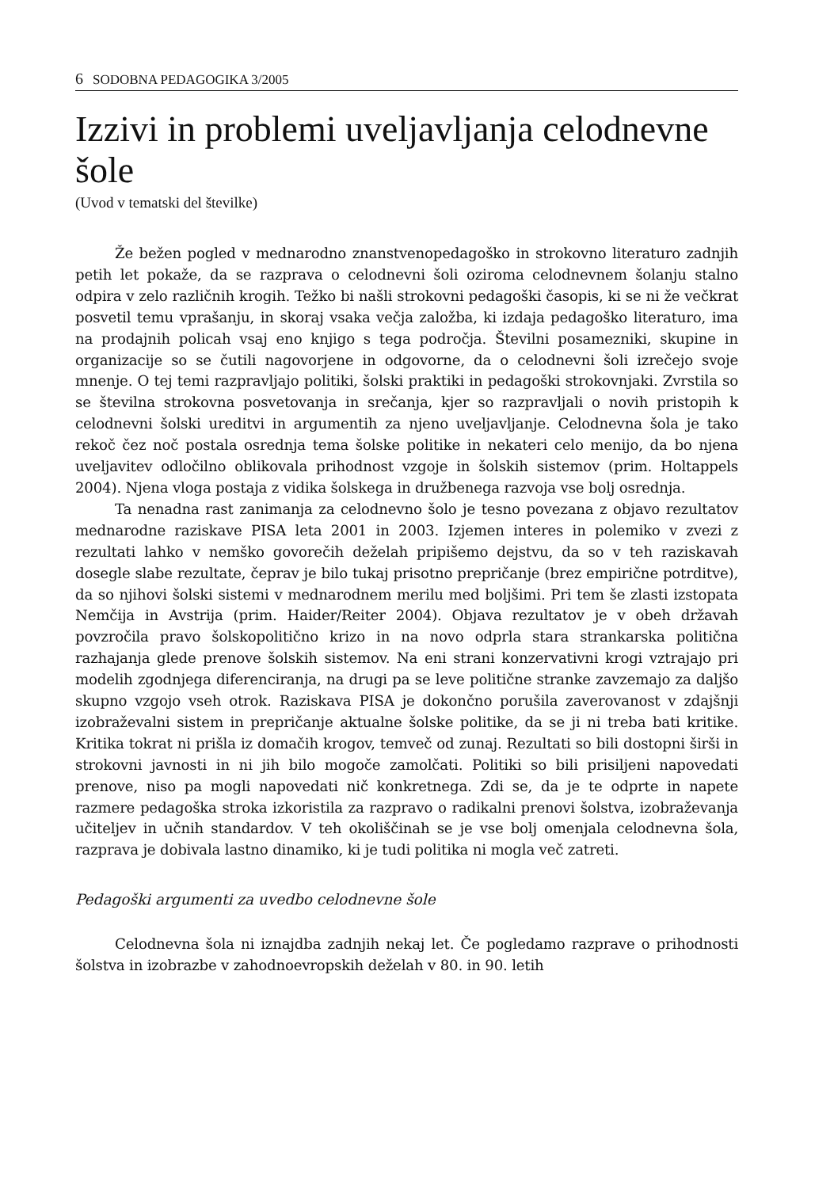6 SODOBNA PEDAGOGIKA 3/2005
Izzivi in problemi uveljavljanja celodnevne šole
(Uvod v tematski del številke)
Že bežen pogled v mednarodno znanstvenopedagoško in strokovno literaturo zadnjih petih let pokaže, da se razprava o celodnevni šoli oziroma celodnevnem šolanju stalno odpira v zelo različnih krogih. Težko bi našli strokovni pedagoški časopis, ki se ni že večkrat posvetil temu vprašanju, in skoraj vsaka večja založba, ki izdaja pedagoško literaturo, ima na prodajnih policah vsaj eno knjigo s tega področja. Številni posamezniki, skupine in organizacije so se čutili nagovorjene in odgovorne, da o celodnevni šoli izrečejo svoje mnenje. O tej temi razpravljajo politiki, šolski praktiki in pedagoški strokovnjaki. Zvrstila so se številna strokovna posvetovanja in srečanja, kjer so razpravljali o novih pristopih k celodnevni šolski ureditvi in argumentih za njeno uveljavljanje. Celodnevna šola je tako rekoč čez noč postala osrednja tema šolske politike in nekateri celo menijo, da bo njena uveljavitev odločilno oblikovala prihodnost vzgoje in šolskih sistemov (prim. Holtappels 2004). Njena vloga postaja z vidika šolskega in družbenega razvoja vse bolj osrednja.
Ta nenadna rast zanimanja za celodnevno šolo je tesno povezana z objavo rezultatov mednarodne raziskave PISA leta 2001 in 2003. Izjemen interes in polemiko v zvezi z rezultati lahko v nemško govorečih deželah pripišemo dejstvu, da so v teh raziskavah dosegle slabe rezultate, čeprav je bilo tukaj prisotno prepričanje (brez empirične potrditve), da so njihovi šolski sistemi v mednarodnem merilu med boljšimi. Pri tem še zlasti izstopata Nemčija in Avstrija (prim. Haider/Reiter 2004). Objava rezultatov je v obeh državah povzročila pravo šolskopolitično krizo in na novo odprla stara strankarska politična razhajanja glede prenove šolskih sistemov. Na eni strani konzervativni krogi vztrajajo pri modelih zgodnjega diferenciranja, na drugi pa se leve politične stranke zavzemajo za daljšo skupno vzgojo vseh otrok. Raziskava PISA je dokončno porušila zaverovanost v zdajšnji izobraževalni sistem in prepričanje aktualne šolske politike, da se ji ni treba bati kritike. Kritika tokrat ni prišla iz domačih krogov, temveč od zunaj. Rezultati so bili dostopni širši in strokovni javnosti in ni jih bilo mogoče zamolčati. Politiki so bili prisiljeni napovedati prenove, niso pa mogli napovedati nič konkretnega. Zdi se, da je te odprte in napete razmere pedagoška stroka izkoristila za razpravo o radikalni prenovi šolstva, izobraževanja učiteljev in učnih standardov. V teh okoliščinah se je vse bolj omenjala celodnevna šola, razprava je dobivala lastno dinamiko, ki je tudi politika ni mogla več zatreti.
Pedagoški argumenti za uvedbo celodnevne šole
Celodnevna šola ni iznajdba zadnjih nekaj let. Če pogledamo razprave o prihodnosti šolstva in izobrazbe v zahodnoevropskih deželah v 80. in 90. letih